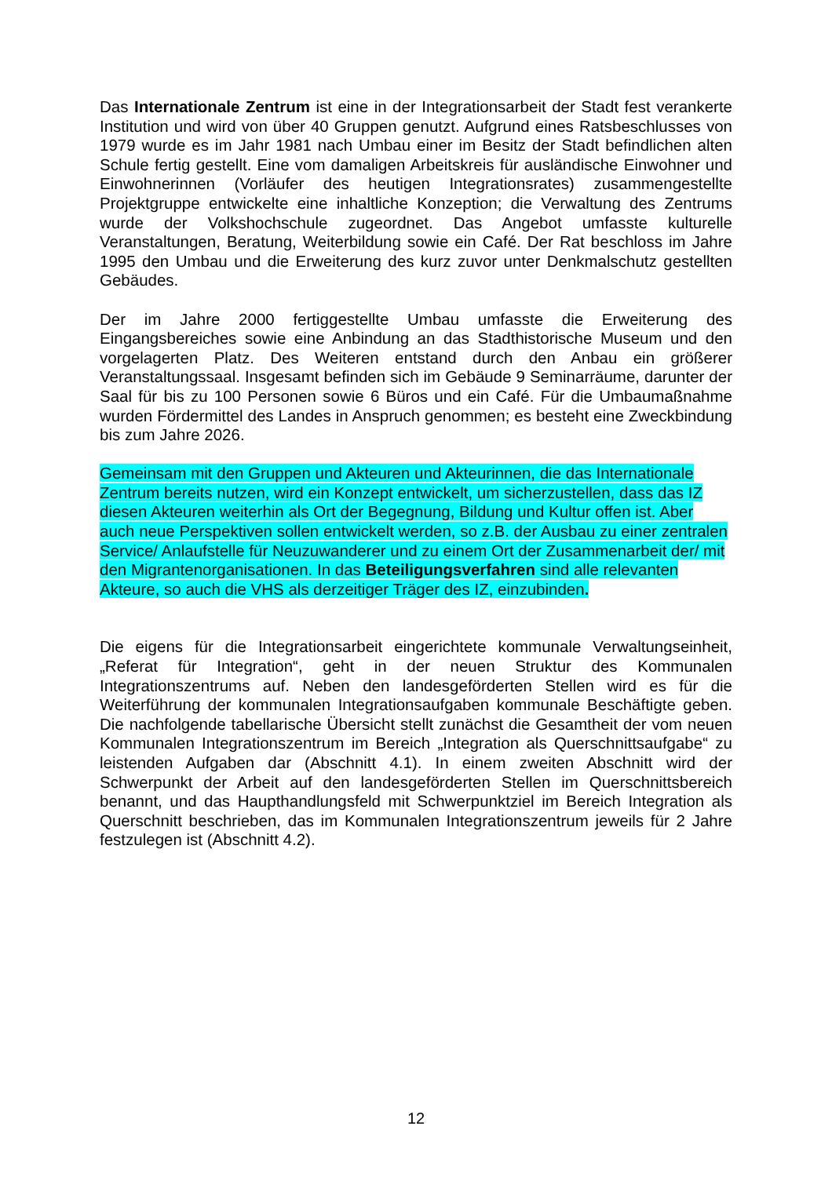Das Internationale Zentrum ist eine in der Integrationsarbeit der Stadt fest verankerte Institution und wird von über 40 Gruppen genutzt. Aufgrund eines Ratsbeschlusses von 1979 wurde es im Jahr 1981 nach Umbau einer im Besitz der Stadt befindlichen alten Schule fertig gestellt. Eine vom damaligen Arbeitskreis für ausländische Einwohner und Einwohnerinnen (Vorläufer des heutigen Integrationsrates) zusammengestellte Projektgruppe entwickelte eine inhaltliche Konzeption; die Verwaltung des Zentrums wurde der Volkshochschule zugeordnet. Das Angebot umfasste kulturelle Veranstaltungen, Beratung, Weiterbildung sowie ein Café. Der Rat beschloss im Jahre 1995 den Umbau und die Erweiterung des kurz zuvor unter Denkmalschutz gestellten Gebäudes.
Der im Jahre 2000 fertiggestellte Umbau umfasste die Erweiterung des Eingangsbereiches sowie eine Anbindung an das Stadthistorische Museum und den vorgelagerten Platz. Des Weiteren entstand durch den Anbau ein größerer Veranstaltungssaal. Insgesamt befinden sich im Gebäude 9 Seminarräume, darunter der Saal für bis zu 100 Personen sowie 6 Büros und ein Café. Für die Umbaumaßnahme wurden Fördermittel des Landes in Anspruch genommen; es besteht eine Zweckbindung bis zum Jahre 2026.
Gemeinsam mit den Gruppen und Akteuren und Akteurinnen, die das Internationale Zentrum bereits nutzen, wird ein Konzept entwickelt, um sicherzustellen, dass das IZ diesen Akteuren weiterhin als Ort der Begegnung, Bildung und Kultur offen ist. Aber auch neue Perspektiven sollen entwickelt werden, so z.B. der Ausbau zu einer zentralen Service/ Anlaufstelle für Neuzuwanderer und zu einem Ort der Zusammenarbeit der/ mit den Migrantenorganisationen. In das Beteiligungsverfahren sind alle relevanten Akteure, so auch die VHS als derzeitiger Träger des IZ, einzubinden.
Die eigens für die Integrationsarbeit eingerichtete kommunale Verwaltungseinheit, „Referat für Integration“, geht in der neuen Struktur des Kommunalen Integrationszentrums auf. Neben den landesgeförderten Stellen wird es für die Weiterführung der kommunalen Integrationsaufgaben kommunale Beschäftigte geben. Die nachfolgende tabellarische Übersicht stellt zunächst die Gesamtheit der vom neuen Kommunalen Integrationszentrum im Bereich „Integration als Querschnittsaufgabe“ zu leistenden Aufgaben dar (Abschnitt 4.1). In einem zweiten Abschnitt wird der Schwerpunkt der Arbeit auf den landesgeförderten Stellen im Querschnittsbereich benannt, und das Haupthandlungsfeld mit Schwerpunktziel im Bereich Integration als Querschnitt beschrieben, das im Kommunalen Integrationszentrum jeweils für 2 Jahre festzulegen ist (Abschnitt 4.2).
12